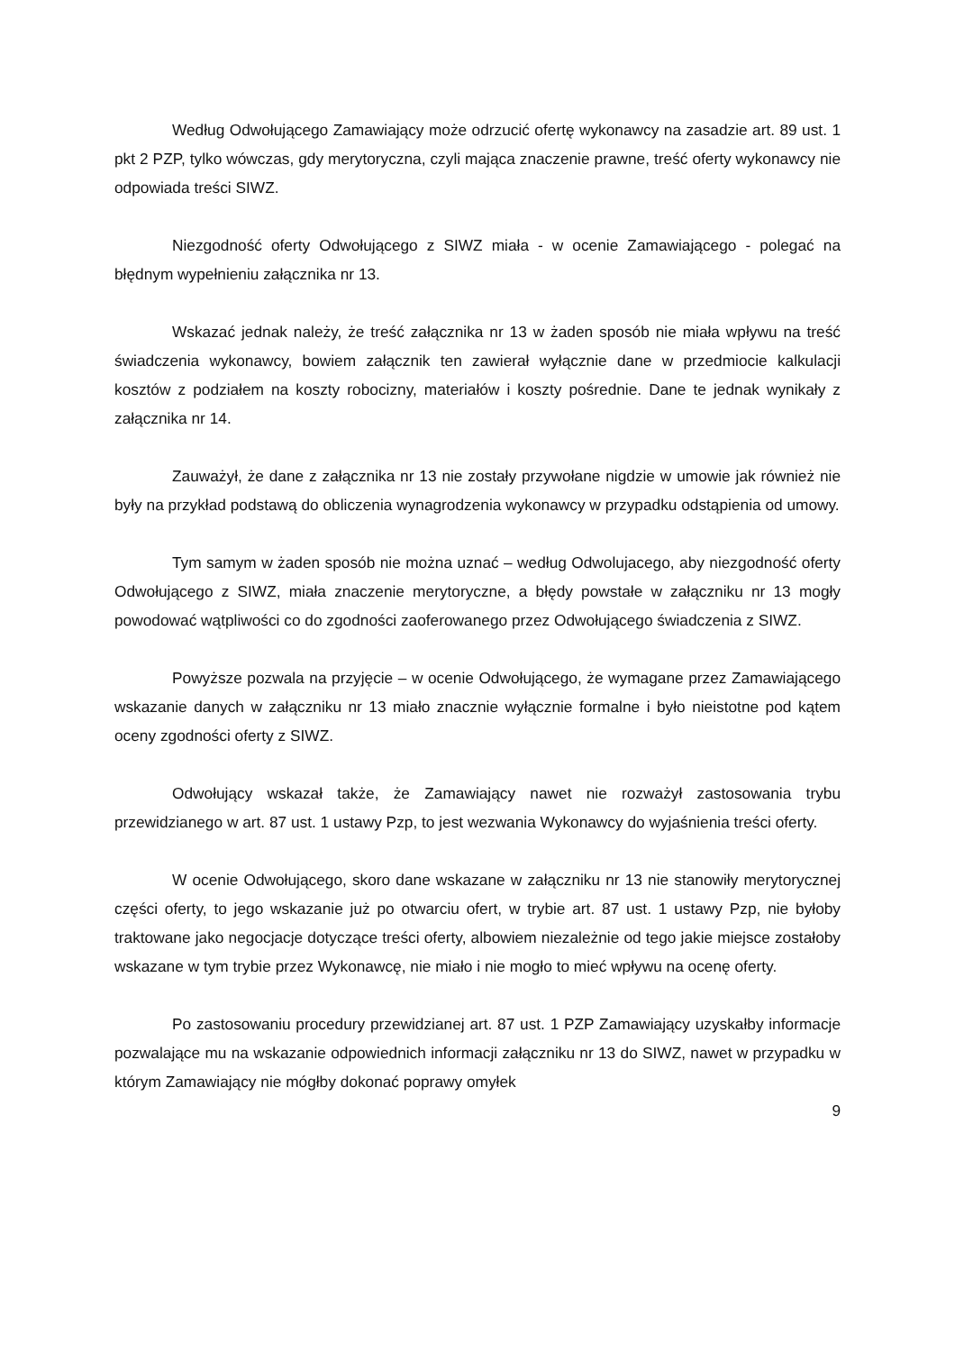Według Odwołującego Zamawiający może odrzucić ofertę wykonawcy na zasadzie art. 89 ust. 1 pkt 2 PZP, tylko wówczas, gdy merytoryczna, czyli mająca znaczenie prawne, treść oferty wykonawcy nie odpowiada treści SIWZ.
Niezgodność oferty Odwołującego z SIWZ miała - w ocenie Zamawiającego - polegać na błędnym wypełnieniu załącznika nr 13.
Wskazać jednak należy, że treść załącznika nr 13 w żaden sposób nie miała wpływu na treść świadczenia wykonawcy, bowiem załącznik ten zawierał wyłącznie dane w przedmiocie kalkulacji kosztów z podziałem na koszty robocizny, materiałów i koszty pośrednie. Dane te jednak wynikały z załącznika nr 14.
Zauważył, że dane z załącznika nr 13 nie zostały przywołane nigdzie w umowie jak również nie były na przykład podstawą do obliczenia wynagrodzenia wykonawcy w przypadku odstąpienia od umowy.
Tym samym w żaden sposób nie można uznać – według Odwolujacego, aby niezgodność oferty Odwołującego z SIWZ, miała znaczenie merytoryczne, a błędy powstałe w załączniku nr 13 mogły powodować wątpliwości co do zgodności zaoferowanego przez Odwołującego świadczenia z SIWZ.
Powyższe pozwala na przyjęcie – w ocenie Odwołującego, że wymagane przez Zamawiającego wskazanie danych w załączniku nr 13 miało znacznie wyłącznie formalne i było nieistotne pod kątem oceny zgodności oferty z SIWZ.
Odwołujący wskazał także, że Zamawiający nawet nie rozważył zastosowania trybu przewidzianego w art. 87 ust. 1 ustawy Pzp, to jest wezwania Wykonawcy do wyjaśnienia treści oferty.
W ocenie Odwołującego, skoro dane wskazane w załączniku nr 13 nie stanowiły merytorycznej części oferty, to jego wskazanie już po otwarciu ofert, w trybie art. 87 ust. 1 ustawy Pzp, nie byłoby traktowane jako negocjacje dotyczące treści oferty, albowiem niezależnie od tego jakie miejsce zostałoby wskazane w tym trybie przez Wykonawcę, nie miało i nie mogło to mieć wpływu na ocenę oferty.
Po zastosowaniu procedury przewidzianej art. 87 ust. 1 PZP Zamawiający uzyskałby informacje pozwalające mu na wskazanie odpowiednich informacji załączniku nr 13 do SIWZ, nawet w przypadku w którym Zamawiający nie mógłby dokonać poprawy omyłek
9